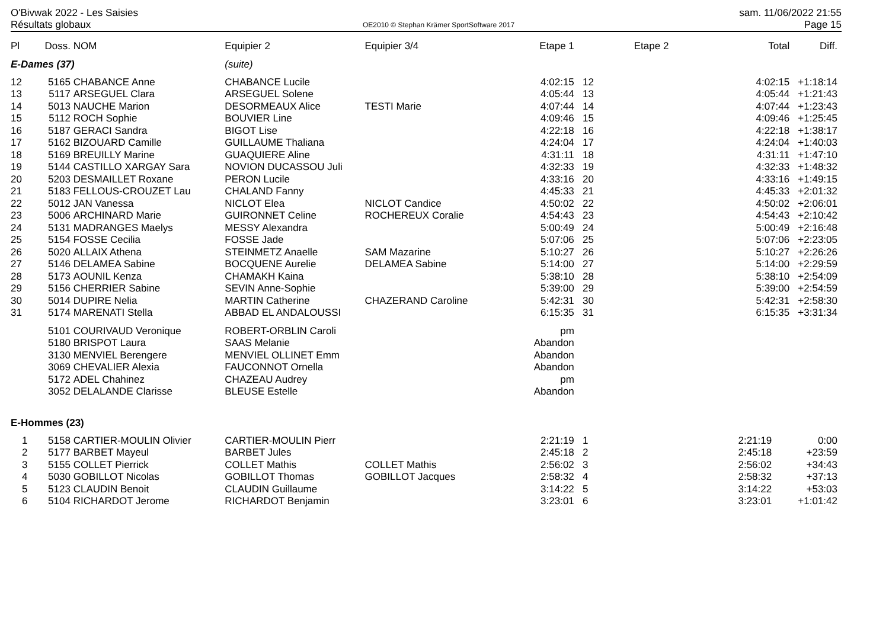O'Bivwak 2022 - Les Saisies
Résultats globaux
OE2010 © Stephan Krämer SportSoftware 2017
sam. 11/06/2022 21:55
Page 15
| Pl | Doss. | NOM | Equipier 2 | Equipier 3/4 | Etape 1 | | Etape 2 | Total | Diff. |
| --- | --- | --- | --- | --- | --- | --- | --- | --- | --- |
| E-Dames (37) | | | (suite) | | | | | | |
| 12 | 5165 | CHABANCE Anne | CHABANCE Lucile | | 4:02:15 | 12 | | 4:02:15 | +1:18:14 |
| 13 | 5117 | ARSEGUEL Clara | ARSEGUEL Solene | | 4:05:44 | 13 | | 4:05:44 | +1:21:43 |
| 14 | 5013 | NAUCHE Marion | DESORMEAUX Alice | TESTI Marie | 4:07:44 | 14 | | 4:07:44 | +1:23:43 |
| 15 | 5112 | ROCH Sophie | BOUVIER Line | | 4:09:46 | 15 | | 4:09:46 | +1:25:45 |
| 16 | 5187 | GERACI Sandra | BIGOT Lise | | 4:22:18 | 16 | | 4:22:18 | +1:38:17 |
| 17 | 5162 | BIZOUARD Camille | GUILLAUME Thaliana | | 4:24:04 | 17 | | 4:24:04 | +1:40:03 |
| 18 | 5169 | BREUILLY Marine | GUAQUIERE Aline | | 4:31:11 | 18 | | 4:31:11 | +1:47:10 |
| 19 | 5144 | CASTILLO XARGAY Sara | NOVION DUCASSOU Juli | | 4:32:33 | 19 | | 4:32:33 | +1:48:32 |
| 20 | 5203 | DESMAILLET Roxane | PERON Lucile | | 4:33:16 | 20 | | 4:33:16 | +1:49:15 |
| 21 | 5183 | FELLOUS-CROUZET Lau | CHALAND Fanny | | 4:45:33 | 21 | | 4:45:33 | +2:01:32 |
| 22 | 5012 | JAN Vanessa | NICLOT Elea | NICLOT Candice | 4:50:02 | 22 | | 4:50:02 | +2:06:01 |
| 23 | 5006 | ARCHINARD Marie | GUIRONNET Celine | ROCHEREUX Coralie | 4:54:43 | 23 | | 4:54:43 | +2:10:42 |
| 24 | 5131 | MADRANGES Maelys | MESSY Alexandra | | 5:00:49 | 24 | | 5:00:49 | +2:16:48 |
| 25 | 5154 | FOSSE Cecilia | FOSSE Jade | | 5:07:06 | 25 | | 5:07:06 | +2:23:05 |
| 26 | 5020 | ALLAIX Athena | STEINMETZ Anaelle | SAM Mazarine | 5:10:27 | 26 | | 5:10:27 | +2:26:26 |
| 27 | 5146 | DELAMEA Sabine | BOCQUENE Aurelie | DELAMEA Sabine | 5:14:00 | 27 | | 5:14:00 | +2:29:59 |
| 28 | 5173 | AOUNIL Kenza | CHAMAKH Kaina | | 5:38:10 | 28 | | 5:38:10 | +2:54:09 |
| 29 | 5156 | CHERRIER Sabine | SEVIN Anne-Sophie | | 5:39:00 | 29 | | 5:39:00 | +2:54:59 |
| 30 | 5014 | DUPIRE Nelia | MARTIN Catherine | CHAZERAND Caroline | 5:42:31 | 30 | | 5:42:31 | +2:58:30 |
| 31 | 5174 | MARENATI Stella | ABBAD EL ANDALOUSSI | | 6:15:35 | 31 | | 6:15:35 | +3:31:34 |
| | 5101 | COURIVAUD Veronique | ROBERT-ORBLIN Caroli | | pm | | | | |
| | 5180 | BRISPOT Laura | SAAS Melanie | | Abandon | | | | |
| | 3130 | MENVIEL Berengere | MENVIEL OLLINET Emm | | Abandon | | | | |
| | 3069 | CHEVALIER Alexia | FAUCONNOT Ornella | | Abandon | | | | |
| | 5172 | ADEL Chahinez | CHAZEAU Audrey | | pm | | | | |
| | 3052 | DELALANDE Clarisse | BLEUSE Estelle | | Abandon | | | | |
| E-Hommes (23) | | | | | | | | | |
| 1 | 5158 | CARTIER-MOULIN Olivier | CARTIER-MOULIN Pierr | | 2:21:19 | 1 | | 2:21:19 | 0:00 |
| 2 | 5177 | BARBET Mayeul | BARBET Jules | | 2:45:18 | 2 | | 2:45:18 | +23:59 |
| 3 | 5155 | COLLET Pierrick | COLLET Mathis | COLLET Mathis | 2:56:02 | 3 | | 2:56:02 | +34:43 |
| 4 | 5030 | GOBILLOT Nicolas | GOBILLOT Thomas | GOBILLOT Jacques | 2:58:32 | 4 | | 2:58:32 | +37:13 |
| 5 | 5123 | CLAUDIN Benoit | CLAUDIN Guillaume | | 3:14:22 | 5 | | 3:14:22 | +53:03 |
| 6 | 5104 | RICHARDOT Jerome | RICHARDOT Benjamin | | 3:23:01 | 6 | | 3:23:01 | +1:01:42 |